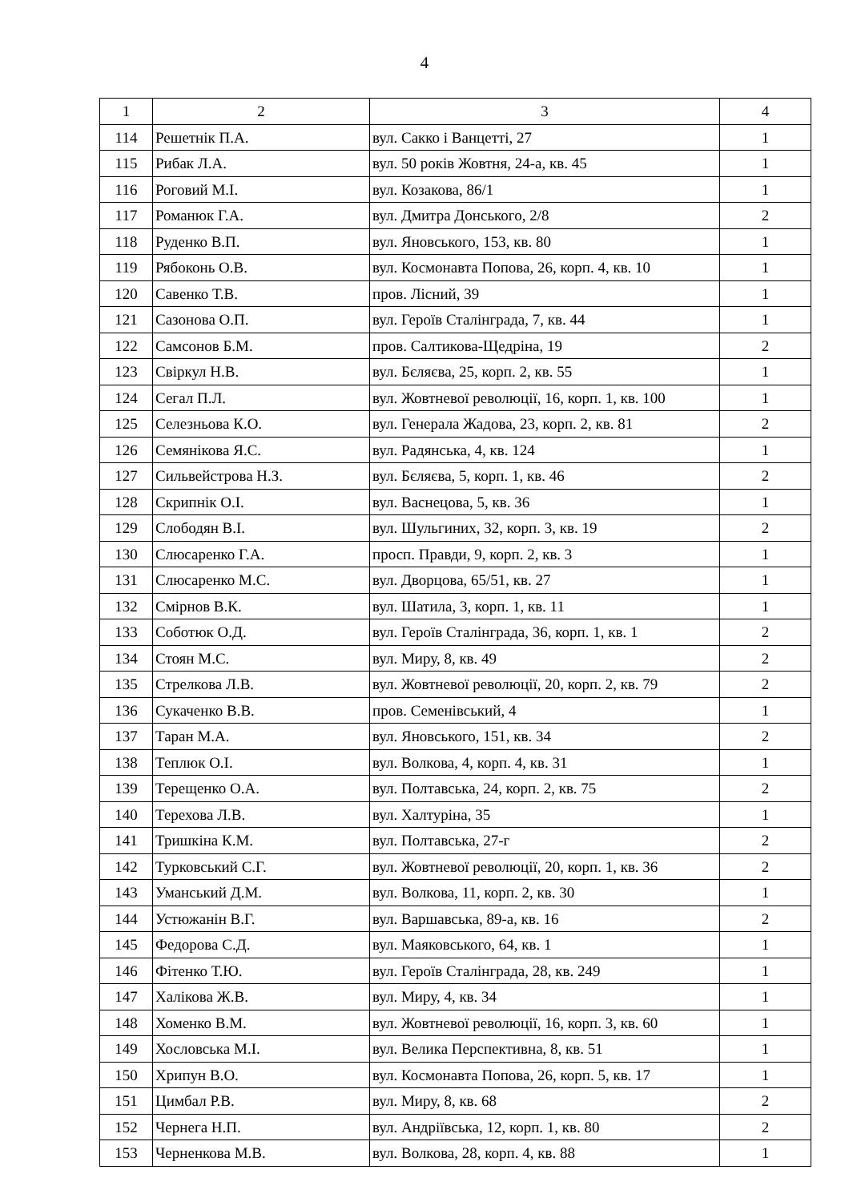4
| 1 | 2 | 3 | 4 |
| 114 | Решетнік П.А. | вул. Сакко і Ванцетті, 27 | 1 |
| 115 | Рибак Л.А. | вул. 50 років Жовтня, 24-а, кв. 45 | 1 |
| 116 | Роговий М.І. | вул. Козакова, 86/1 | 1 |
| 117 | Романюк Г.А. | вул. Дмитра Донського, 2/8 | 2 |
| 118 | Руденко В.П. | вул. Яновського, 153, кв. 80 | 1 |
| 119 | Рябоконь О.В. | вул. Космонавта Попова, 26, корп. 4, кв. 10 | 1 |
| 120 | Савенко Т.В. | пров. Лісний, 39 | 1 |
| 121 | Сазонова О.П. | вул. Героїв Сталінграда, 7, кв. 44 | 1 |
| 122 | Самсонов Б.М. | пров. Салтикова-Щедріна, 19 | 2 |
| 123 | Свіркул Н.В. | вул. Бєляєва, 25, корп. 2, кв. 55 | 1 |
| 124 | Сегал П.Л. | вул. Жовтневої революції, 16, корп. 1, кв. 100 | 1 |
| 125 | Селезньова К.О. | вул. Генерала Жадова, 23, корп. 2, кв. 81 | 2 |
| 126 | Семянікова Я.С. | вул. Радянська, 4, кв. 124 | 1 |
| 127 | Сильвейстрова Н.З. | вул. Бєляєва, 5, корп. 1, кв. 46 | 2 |
| 128 | Скрипнік О.І. | вул. Васнецова, 5, кв. 36 | 1 |
| 129 | Слободян В.І. | вул. Шульгиних, 32, корп. 3, кв. 19 | 2 |
| 130 | Слюсаренко Г.А. | просп. Правди, 9, корп. 2, кв. 3 | 1 |
| 131 | Слюсаренко М.С. | вул. Дворцова, 65/51, кв. 27 | 1 |
| 132 | Смірнов В.К. | вул. Шатила, 3, корп. 1, кв. 11 | 1 |
| 133 | Соботюк О.Д. | вул. Героїв Сталінграда, 36, корп. 1, кв. 1 | 2 |
| 134 | Стоян М.С. | вул. Миру, 8, кв. 49 | 2 |
| 135 | Стрелкова Л.В. | вул. Жовтневої революції, 20, корп. 2, кв. 79 | 2 |
| 136 | Сукаченко В.В. | пров. Семенівський, 4 | 1 |
| 137 | Таран М.А. | вул. Яновського, 151, кв. 34 | 2 |
| 138 | Теплюк О.І. | вул. Волкова, 4, корп. 4, кв. 31 | 1 |
| 139 | Терещенко О.А. | вул. Полтавська, 24, корп. 2, кв. 75 | 2 |
| 140 | Терехова Л.В. | вул. Халтуріна, 35 | 1 |
| 141 | Тришкіна К.М. | вул. Полтавська, 27-г | 2 |
| 142 | Турковський С.Г. | вул. Жовтневої революції, 20, корп. 1, кв. 36 | 2 |
| 143 | Уманський Д.М. | вул. Волкова, 11, корп. 2, кв. 30 | 1 |
| 144 | Устюжанін В.Г. | вул. Варшавська, 89-а, кв. 16 | 2 |
| 145 | Федорова С.Д. | вул. Маяковського, 64, кв. 1 | 1 |
| 146 | Фітенко Т.Ю. | вул. Героїв Сталінграда, 28, кв. 249 | 1 |
| 147 | Халікова Ж.В. | вул. Миру, 4, кв. 34 | 1 |
| 148 | Хоменко В.М. | вул. Жовтневої революції, 16, корп. 3, кв. 60 | 1 |
| 149 | Хословська М.І. | вул. Велика Перспективна, 8, кв. 51 | 1 |
| 150 | Хрипун В.О. | вул. Космонавта Попова, 26, корп. 5, кв. 17 | 1 |
| 151 | Цимбал Р.В. | вул. Миру, 8, кв. 68 | 2 |
| 152 | Чернега Н.П. | вул. Андріївська, 12, корп. 1, кв. 80 | 2 |
| 153 | Черненкова М.В. | вул. Волкова, 28, корп. 4, кв. 88 | 1 |